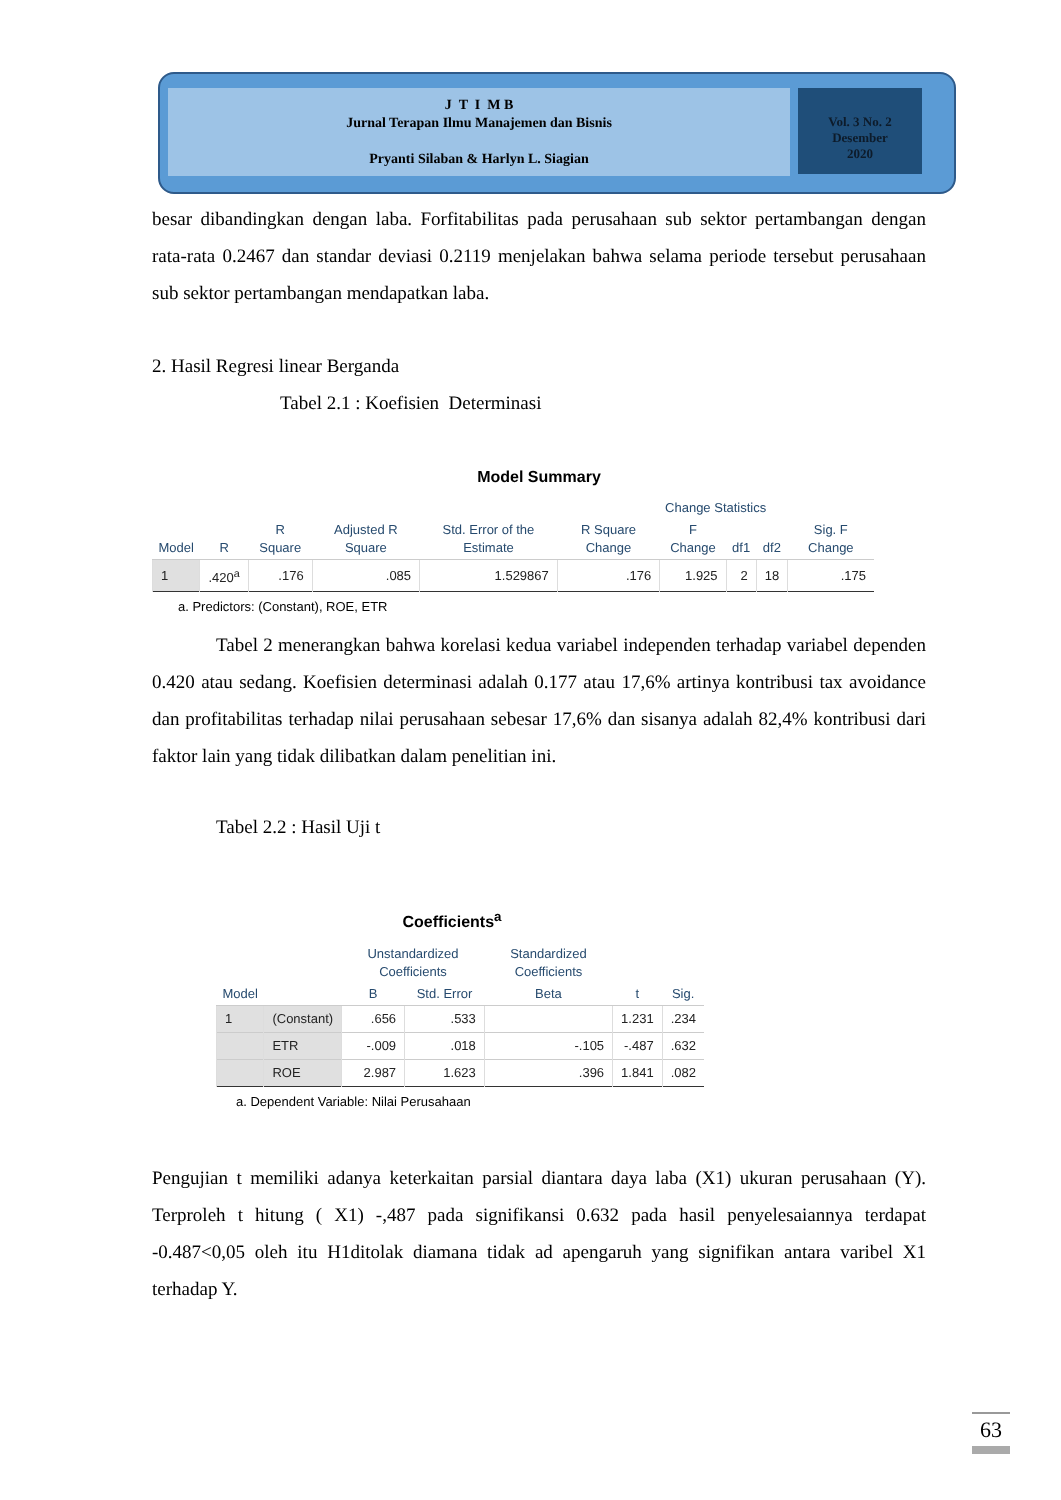J T I M B
Jurnal Terapan Ilmu Manajemen dan Bisnis
Pryanti Silaban & Harlyn L. Siagian
Vol. 3 No. 2
Desember
2020
besar dibandingkan dengan laba. Forfitabilitas pada perusahaan sub sektor pertambangan dengan rata-rata 0.2467 dan standar deviasi 0.2119 menjelakan bahwa selama periode tersebut perusahaan sub sektor pertambangan mendapatkan laba.
2. Hasil Regresi linear Berganda
Tabel 2.1 : Koefisien Determinasi
Model Summary
| | | | | | Change Statistics | | | | |
| --- | --- | --- | --- | --- | --- | --- | --- | --- | --- |
| Model | R | R Square | Adjusted R Square | Std. Error of the Estimate | R Square Change | F Change | df1 | df2 | Sig. F Change |
| 1 | .420<sup>a</sup> | .176 | .085 | 1.529867 | .176 | 1.925 | 2 | 18 | .175 |
a. Predictors: (Constant), ROE, ETR
Tabel 2 menerangkan bahwa korelasi kedua variabel independen terhadap variabel dependen 0.420 atau sedang. Koefisien determinasi adalah 0.177 atau 17,6% artinya kontribusi tax avoidance dan profitabilitas terhadap nilai perusahaan sebesar 17,6% dan sisanya adalah 82,4% kontribusi dari faktor lain yang tidak dilibatkan dalam penelitian ini.
Tabel 2.2 : Hasil Uji t
Coefficients<sup>a</sup>
| | | Unstandardized Coefficients | | Standardized Coefficients | | |
| --- | --- | --- | --- | --- | --- | --- |
| Model | | B | Std. Error | Beta | t | Sig. |
| 1 | (Constant) | .656 | .533 | | 1.231 | .234 |
| | ETR | -.009 | .018 | -.105 | -.487 | .632 |
| | ROE | 2.987 | 1.623 | .396 | 1.841 | .082 |
a. Dependent Variable: Nilai Perusahaan
Pengujian t memiliki adanya keterkaitan parsial diantara daya laba (X1) ukuran perusahaan (Y). Terproleh t hitung ( X1) -,487 pada signifikansi 0.632 pada hasil penyelesaiannya terdapat -0.487<0,05 oleh itu H1ditolak diamana tidak ad apengaruh yang signifikan antara varibel X1 terhadap Y.
63